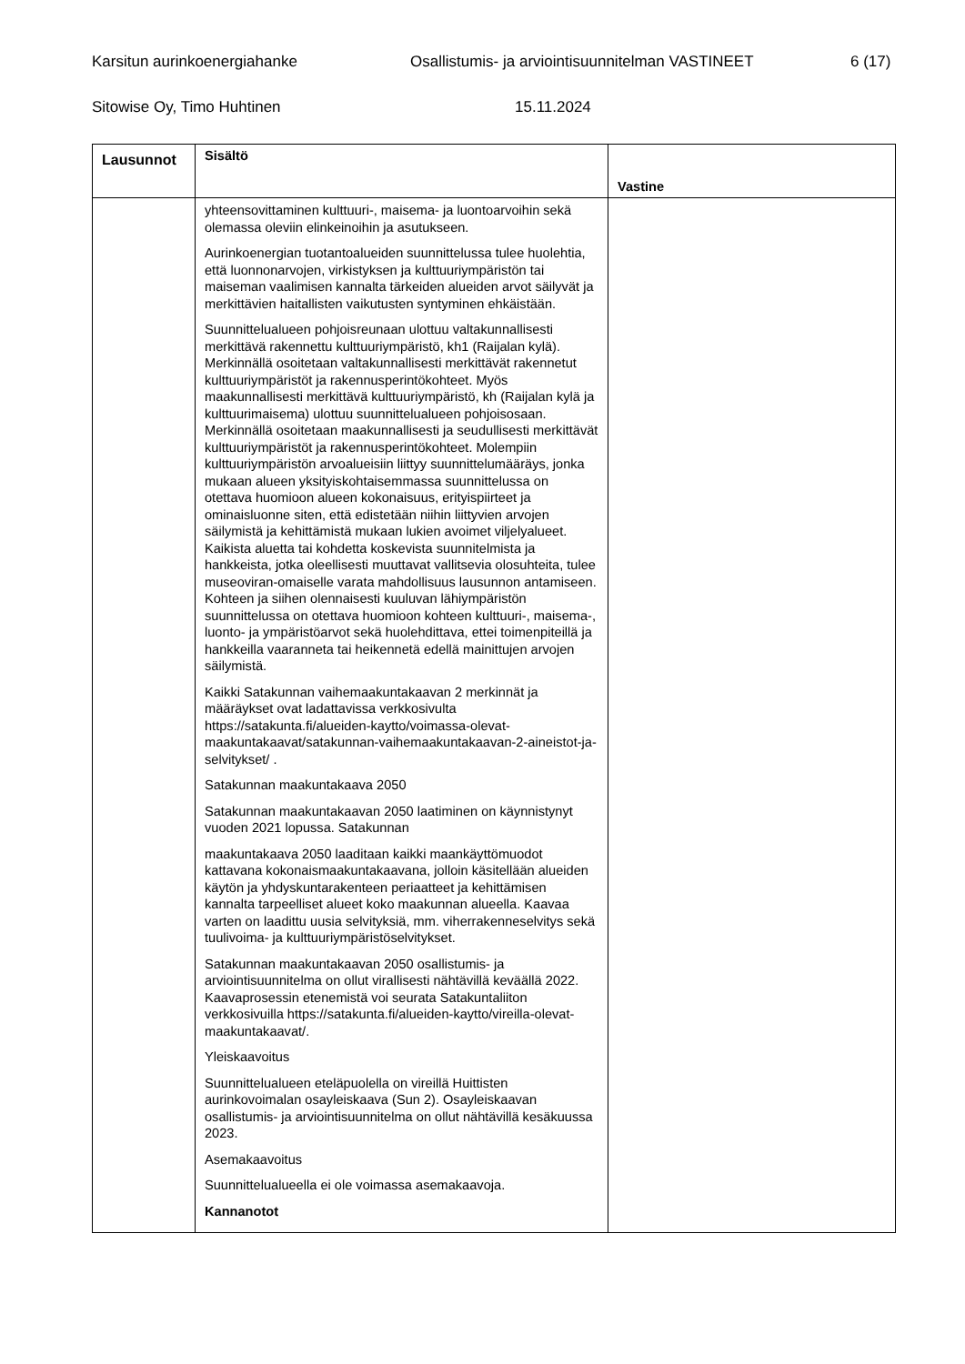Karsitun aurinkoenergiahanke Osallistumis- ja arviointisuunnitelman VASTINEET 6 (17)
Sitowise Oy, Timo Huhtinen 15.11.2024
| Lausunnot | Sisältö | Vastine |
| --- | --- | --- |
| | yhteensovittaminen kulttuuri-, maisema- ja luontoarvoihin sekä olemassa oleviin elinkeinoihin ja asutukseen. Aurinkoenergian tuotantoalueiden suunnittelussa tulee huolehtia, että luonnonarvojen, virkistyksen ja kulttuuriympäristön tai maiseman vaalimisen kannalta tärkeiden alueiden arvot säilyvät ja merkittävien haitallisten vaikutusten syntyminen ehkäistään. Suunnittelualueen pohjoisreunaan ulottuu valtakunnallisesti merkittävä rakennettu kulttuuriympäristö, kh1 (Raijalan kylä). Merkinnällä osoitetaan valtakunnallisesti merkittävät rakennetut kulttuuriympäristöt ja rakennusperintökohteet. Myös maakunnallisesti merkittävä kulttuuriympäristö, kh (Raijalan kylä ja kulttuurimaisema) ulottuu suunnittelualueen pohjoisosaan. Merkinnällä osoitetaan maakunnallisesti ja seudullisesti merkittävät kulttuuriympäristöt ja rakennusperintökohteet. Molempiin kulttuuriympäristön arvoalueisiin liittyy suunnittelumääräys, jonka mukaan alueen yksityiskohtaisemmassa suunnittelussa on otettava huomioon alueen kokonaisuus, erityispiirteet ja ominaisluonne siten, että edistetään niihin liittyvien arvojen säilymistä ja kehittämistä mukaan lukien avoimet viljelyalueet. Kaikista aluetta tai kohdetta koskevista suunnitelmista ja hankkeista, jotka oleellisesti muuttavat vallitsevia olosuhteita, tulee museoviran-omaiselle varata mahdollisuus lausunnon antamiseen. Kohteen ja siihen olennaisesti kuuluvan lähiympäristön suunnittelussa on otettava huomioon kohteen kulttuuri-, maisema-, luonto- ja ympäristöarvot sekä huolehdittava, ettei toimenpiteillä ja hankkeilla vaaranneta tai heikennetä edellä mainittujen arvojen säilymistä. Kaikki Satakunnan vaihemaakuntakaavan 2 merkinnät ja määräykset ovat ladattavissa verkkosivulta https://satakunta.fi/alueiden-kaytto/voimassa-olevat-maakuntakaavat/satakunnan-vaihemaakuntakaavan-2-aineistot-ja-selvitykset/ . Satakunnan maakuntakaava 2050 Satakunnan maakuntakaavan 2050 laatiminen on käynnistynyt vuoden 2021 lopussa. Satakunnan maakuntakaava 2050 laaditaan kaikki maankäyttömuodot kattavana kokonaismaakuntakaavana, jolloin käsitellään alueiden käytön ja yhdyskuntarakenteen periaatteet ja kehittämisen kannalta tarpeelliset alueet koko maakunnan alueella. Kaavaa varten on laadittu uusia selvityksiä, mm. viherrakenneselvitys sekä tuulivoima- ja kulttuuriympäristöselvitykset. Satakunnan maakuntakaavan 2050 osallistumis- ja arviointisuunnitelma on ollut virallisesti nähtävillä keväällä 2022. Kaavaprosessin etenemistä voi seurata Satakuntaliiton verkkosivuilla https://satakunta.fi/alueiden-kaytto/vireilla-olevat-maakuntakaavat/ . Yleiskaavoitus Suunnittelualueen eteläpuolella on vireillä Huittisten aurinkovoimalan osayleiskaava (Sun 2). Osayleiskaavan osallistumis- ja arviointisuunnitelma on ollut nähtävillä kesäkuussa 2023. Asemakaavoitus Suunnittelualueella ei ole voimassa asemakaavoja. Kannanotot | |